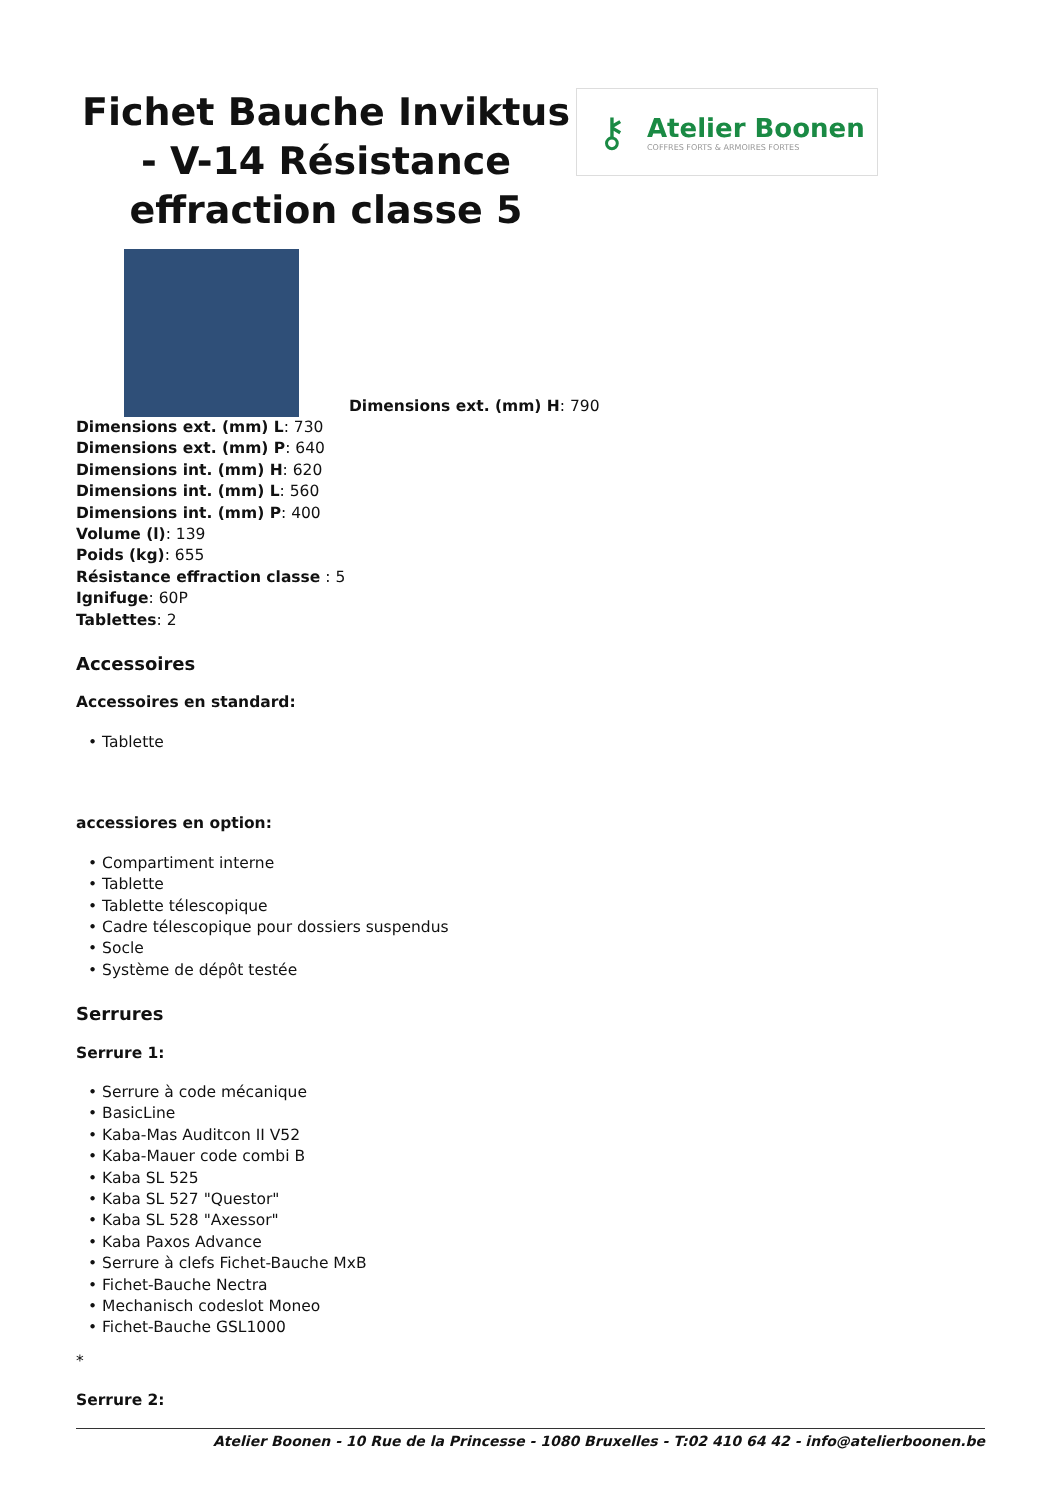Fichet Bauche Inviktus - V-14 Résistance effraction classe 5
⚷
Atelier Boonen
COFFRES FORTS & ARMOIRES FORTES
Dimensions ext. (mm) H: 790
Dimensions ext. (mm) L: 730
Dimensions ext. (mm) P: 640
Dimensions int. (mm) H: 620
Dimensions int. (mm) L: 560
Dimensions int. (mm) P: 400
Volume (l): 139
Poids (kg): 655
Résistance effraction classe : 5
Ignifuge: 60P
Tablettes: 2
Accessoires
Accessoires en standard:
• Tablette
accessiores en option:
• Compartiment interne
• Tablette
• Tablette télescopique
• Cadre télescopique pour dossiers suspendus
• Socle
• Système de dépôt testée
Serrures
Serrure 1:
• Serrure à code mécanique
• BasicLine
• Kaba-Mas Auditcon II V52
• Kaba-Mauer code combi B
• Kaba SL 525
• Kaba SL 527 "Questor"
• Kaba SL 528 "Axessor"
• Kaba Paxos Advance
• Serrure à clefs Fichet-Bauche MxB
• Fichet-Bauche Nectra
• Mechanisch codeslot Moneo
• Fichet-Bauche GSL1000
*
Serrure 2:
Atelier Boonen - 10 Rue de la Princesse - 1080 Bruxelles - T:02 410 64 42 - info@atelierboonen.be